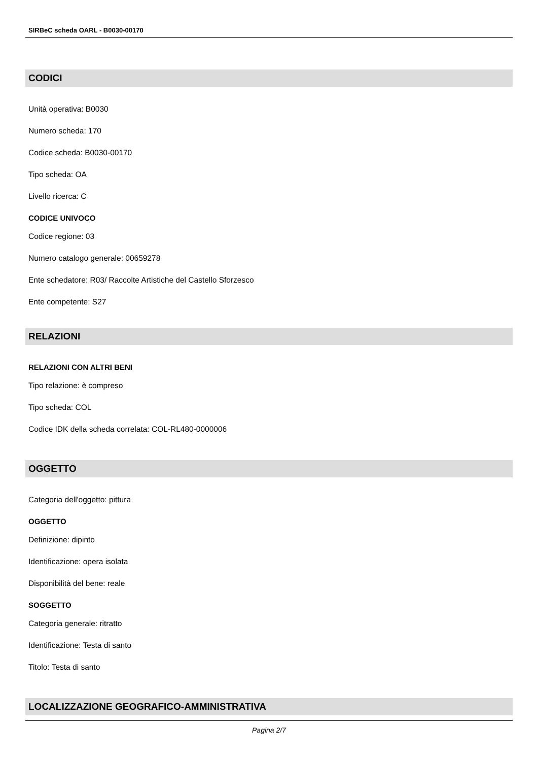SIRBeC scheda OARL - B0030-00170
CODICI
Unità operativa: B0030
Numero scheda: 170
Codice scheda: B0030-00170
Tipo scheda: OA
Livello ricerca: C
CODICE UNIVOCO
Codice regione: 03
Numero catalogo generale: 00659278
Ente schedatore: R03/ Raccolte Artistiche del Castello Sforzesco
Ente competente: S27
RELAZIONI
RELAZIONI CON ALTRI BENI
Tipo relazione: è compreso
Tipo scheda: COL
Codice IDK della scheda correlata: COL-RL480-0000006
OGGETTO
Categoria dell'oggetto: pittura
OGGETTO
Definizione: dipinto
Identificazione: opera isolata
Disponibilità del bene: reale
SOGGETTO
Categoria generale: ritratto
Identificazione: Testa di santo
Titolo: Testa di santo
LOCALIZZAZIONE GEOGRAFICO-AMMINISTRATIVA
Pagina 2/7